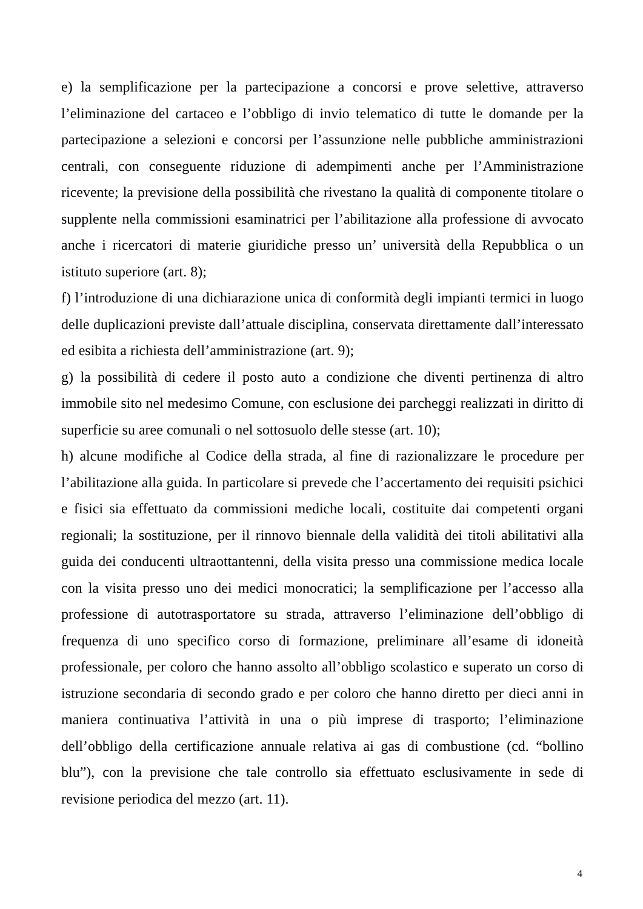e) la semplificazione per la partecipazione a concorsi e prove selettive, attraverso l’eliminazione del cartaceo e l’obbligo di invio telematico di tutte le domande per la partecipazione a selezioni e concorsi per l’assunzione nelle pubbliche amministrazioni centrali, con conseguente riduzione di adempimenti anche per l’Amministrazione ricevente; la previsione della possibilità che rivestano la qualità di componente titolare o supplente nella commissioni esaminatrici per l’abilitazione alla professione di avvocato anche i ricercatori di materie giuridiche presso un’ università della Repubblica o un istituto superiore (art. 8);
f) l’introduzione di una dichiarazione unica di conformità degli impianti termici in luogo delle duplicazioni previste dall’attuale disciplina, conservata direttamente dall’interessato ed esibita a richiesta dell’amministrazione (art. 9);
g) la possibilità di cedere il posto auto a condizione che diventi pertinenza di altro immobile sito nel medesimo Comune, con esclusione dei parcheggi realizzati in diritto di superficie su aree comunali o nel sottosuolo delle stesse (art. 10);
h) alcune modifiche al Codice della strada, al fine di razionalizzare le procedure per l’abilitazione alla guida. In particolare si prevede che l’accertamento dei requisiti psichici e fisici sia effettuato da commissioni mediche locali, costituite dai competenti organi regionali; la sostituzione, per il rinnovo biennale della validità dei titoli abilitativi alla guida dei conducenti ultraottantenni, della visita presso una commissione medica locale con la visita presso uno dei medici monocratici; la semplificazione per l’accesso alla professione di autotrasportatore su strada, attraverso l’eliminazione dell’obbligo di frequenza di uno specifico corso di formazione, preliminare all’esame di idoneità professionale, per coloro che hanno assolto all’obbligo scolastico e superato un corso di istruzione secondaria di secondo grado e per coloro che hanno diretto per dieci anni in maniera continuativa l’attività in una o più imprese di trasporto; l’eliminazione dell’obbligo della certificazione annuale relativa ai gas di combustione (cd. “bollino blu”), con la previsione che tale controllo sia effettuato esclusivamente in sede di revisione periodica del mezzo (art. 11).
4